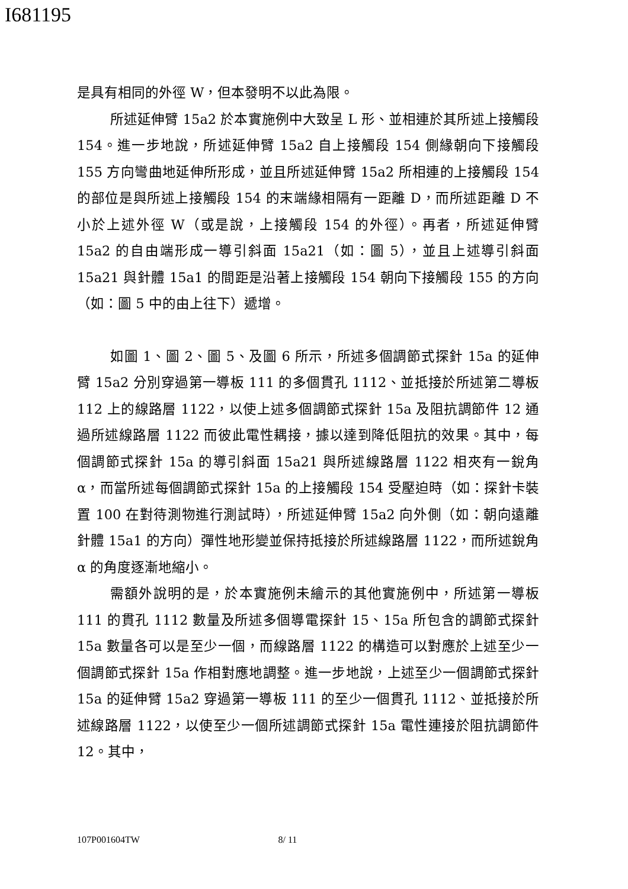I681195
是具有相同的外徑 W，但本發明不以此為限。
所述延伸臂 15a2 於本實施例中大致呈 L 形、並相連於其所述上接觸段 154。進一步地說，所述延伸臂 15a2 自上接觸段 154 側緣朝向下接觸段 155 方向彎曲地延伸所形成，並且所述延伸臂 15a2 所相連的上接觸段 154 的部位是與所述上接觸段 154 的末端緣相隔有一距離 D，而所述距離 D 不小於上述外徑 W（或是說，上接觸段 154 的外徑）。再者，所述延伸臂 15a2 的自由端形成一導引斜面 15a21（如：圖 5），並且上述導引斜面 15a21 與針體 15a1 的間距是沿著上接觸段 154 朝向下接觸段 155 的方向（如：圖 5 中的由上往下）遞增。
如圖 1、圖 2、圖 5、及圖 6 所示，所述多個調節式探針 15a 的延伸臂 15a2 分別穿過第一導板 111 的多個貫孔 1112、並抵接於所述第二導板 112 上的線路層 1122，以使上述多個調節式探針 15a 及阻抗調節件 12 通過所述線路層 1122 而彼此電性耦接，據以達到降低阻抗的效果。其中，每個調節式探針 15a 的導引斜面 15a21 與所述線路層 1122 相夾有一銳角 α，而當所述每個調節式探針 15a 的上接觸段 154 受壓迫時（如：探針卡裝置 100 在對待測物進行測試時），所述延伸臂 15a2 向外側（如：朝向遠離針體 15a1 的方向）彈性地形變並保持抵接於所述線路層 1122，而所述銳角 α 的角度逐漸地縮小。
需額外說明的是，於本實施例未繪示的其他實施例中，所述第一導板 111 的貫孔 1112 數量及所述多個導電探針 15、15a 所包含的調節式探針 15a 數量各可以是至少一個，而線路層 1122 的構造可以對應於上述至少一個調節式探針 15a 作相對應地調整。進一步地說，上述至少一個調節式探針 15a 的延伸臂 15a2 穿過第一導板 111 的至少一個貫孔 1112、並抵接於所述線路層 1122，以使至少一個所述調節式探針 15a 電性連接於阻抗調節件 12。其中，
107P001604TW 8/ 11